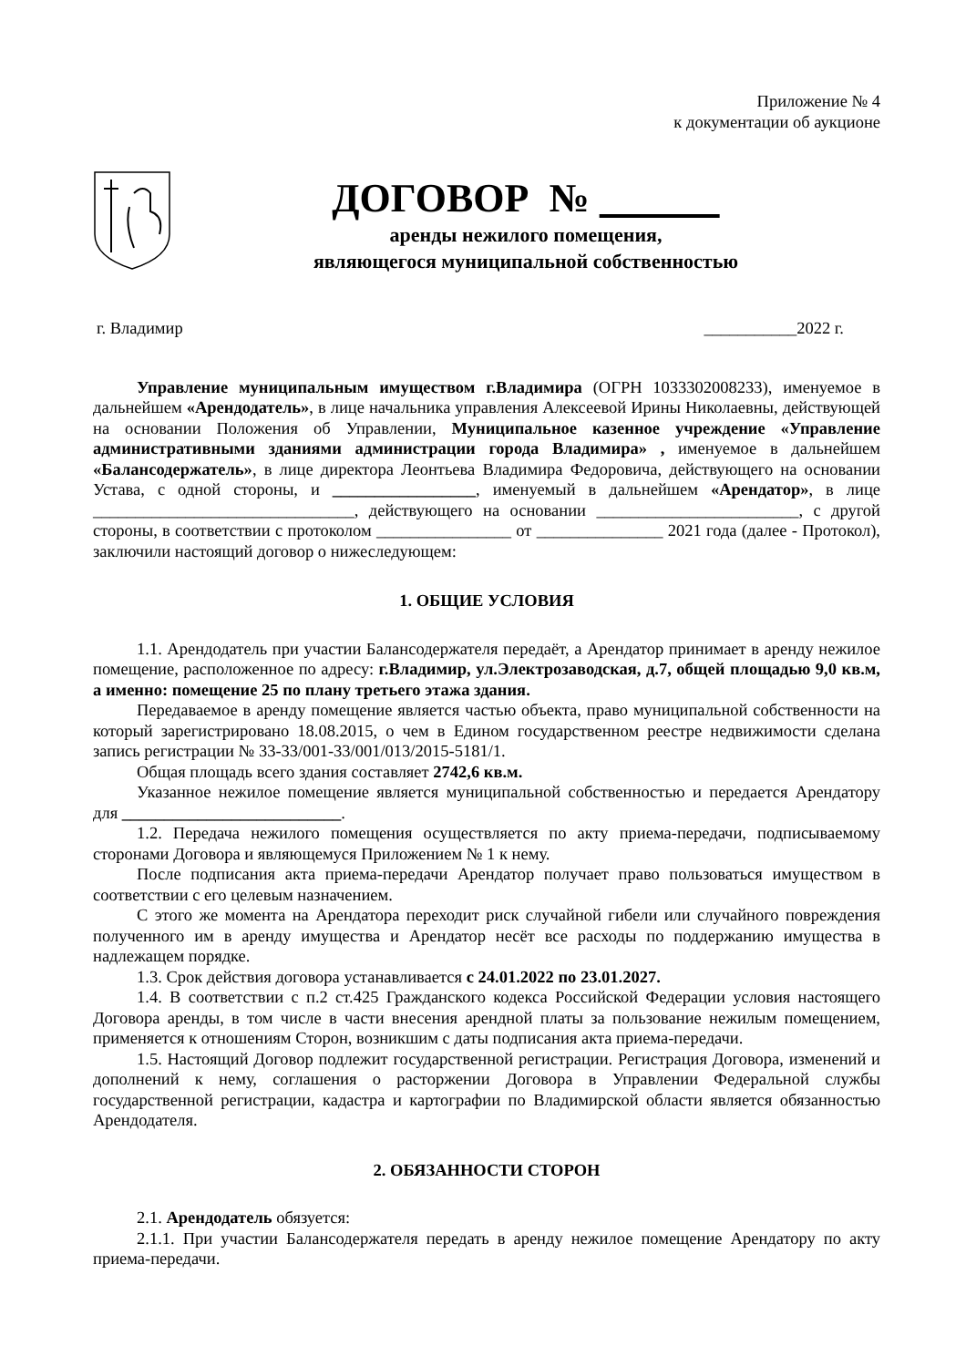Приложение № 4
к документации об аукционе
ДОГОВОР №
аренды нежилого помещения,
являющегося муниципальной собственностью
г. Владимир ___________2022 г.
Управление муниципальным имуществом г.Владимира (ОГРН 1033302008233), именуемое в дальнейшем «Арендодатель», в лице начальника управления Алексеевой Ирины Николаевны, действующей на основании Положения об Управлении, Муниципальное казенное учреждение «Управление административными зданиями администрации города Владимира» , именуемое в дальнейшем «Балансодержатель», в лице директора Леонтьева Владимира Федоровича, действующего на основании Устава, с одной стороны, и _________________, именуемый в дальнейшем «Арендатор», в лице _______________________________, действующего на основании ________________________, с другой стороны, в соответствии с протоколом ________________ от _______________ 2021 года (далее - Протокол), заключили настоящий договор о нижеследующем:
1. ОБЩИЕ УСЛОВИЯ
1.1. Арендодатель при участии Балансодержателя передаёт, а Арендатор принимает в аренду нежилое помещение, расположенное по адресу: г.Владимир, ул.Электрозаводская, д.7, общей площадью 9,0 кв.м, а именно: помещение 25 по плану третьего этажа здания.
Передаваемое в аренду помещение является частью объекта, право муниципальной собственности на который зарегистрировано 18.08.2015, о чем в Едином государственном реестре недвижимости сделана запись регистрации № 33-33/001-33/001/013/2015-5181/1.
Общая площадь всего здания составляет 2742,6 кв.м.
Указанное нежилое помещение является муниципальной собственностью и передается Арендатору для __________________________.
1.2. Передача нежилого помещения осуществляется по акту приема-передачи, подписываемому сторонами Договора и являющемуся Приложением № 1 к нему.
После подписания акта приема-передачи Арендатор получает право пользоваться имуществом в соответствии с его целевым назначением.
С этого же момента на Арендатора переходит риск случайной гибели или случайного повреждения полученного им в аренду имущества и Арендатор несёт все расходы по поддержанию имущества в надлежащем порядке.
1.3. Срок действия договора устанавливается с 24.01.2022 по 23.01.2027.
1.4. В соответствии с п.2 ст.425 Гражданского кодекса Российской Федерации условия настоящего Договора аренды, в том числе в части внесения арендной платы за пользование нежилым помещением, применяется к отношениям Сторон, возникшим с даты подписания акта приема-передачи.
1.5. Настоящий Договор подлежит государственной регистрации. Регистрация Договора, изменений и дополнений к нему, соглашения о расторжении Договора в Управлении Федеральной службы государственной регистрации, кадастра и картографии по Владимирской области является обязанностью Арендодателя.
2. ОБЯЗАННОСТИ СТОРОН
2.1. Арендодатель обязуется:
2.1.1. При участии Балансодержателя передать в аренду нежилое помещение Арендатору по акту приема-передачи.